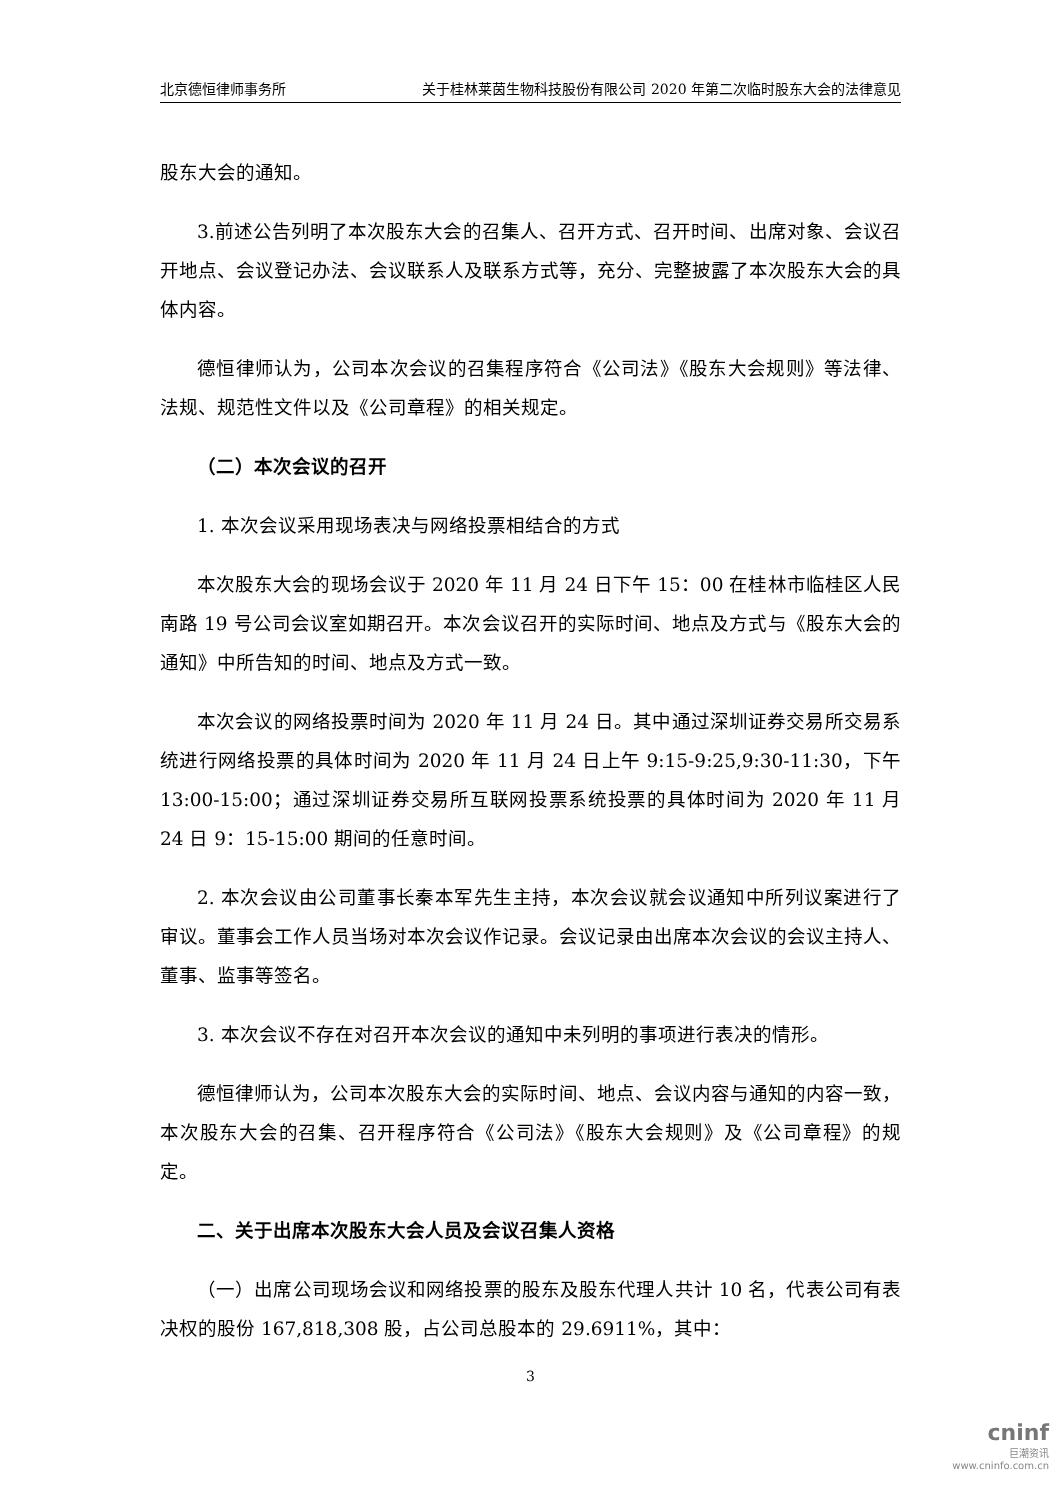北京德恒律师事务所 关于桂林莱茵生物科技股份有限公司 2020 年第二次临时股东大会的法律意见
股东大会的通知。
3.前述公告列明了本次股东大会的召集人、召开方式、召开时间、出席对象、会议召开地点、会议登记办法、会议联系人及联系方式等，充分、完整披露了本次股东大会的具体内容。
德恒律师认为，公司本次会议的召集程序符合《公司法》《股东大会规则》等法律、法规、规范性文件以及《公司章程》的相关规定。
（二）本次会议的召开
1. 本次会议采用现场表决与网络投票相结合的方式
本次股东大会的现场会议于 2020 年 11 月 24 日下午 15：00 在桂林市临桂区人民南路 19 号公司会议室如期召开。本次会议召开的实际时间、地点及方式与《股东大会的通知》中所告知的时间、地点及方式一致。
本次会议的网络投票时间为 2020 年 11 月 24 日。其中通过深圳证券交易所交易系统进行网络投票的具体时间为 2020 年 11 月 24 日上午 9:15-9:25,9:30-11:30，下午 13:00-15:00；通过深圳证券交易所互联网投票系统投票的具体时间为 2020 年 11 月 24 日 9：15-15:00 期间的任意时间。
2. 本次会议由公司董事长秦本军先生主持，本次会议就会议通知中所列议案进行了审议。董事会工作人员当场对本次会议作记录。会议记录由出席本次会议的会议主持人、董事、监事等签名。
3. 本次会议不存在对召开本次会议的通知中未列明的事项进行表决的情形。
德恒律师认为，公司本次股东大会的实际时间、地点、会议内容与通知的内容一致，本次股东大会的召集、召开程序符合《公司法》《股东大会规则》及《公司章程》的规定。
二、关于出席本次股东大会人员及会议召集人资格
（一）出席公司现场会议和网络投票的股东及股东代理人共计 10 名，代表公司有表决权的股份 167,818,308 股，占公司总股本的 29.6911%，其中：
3
cninf
巨潮资讯
www.cninfo.com.cn